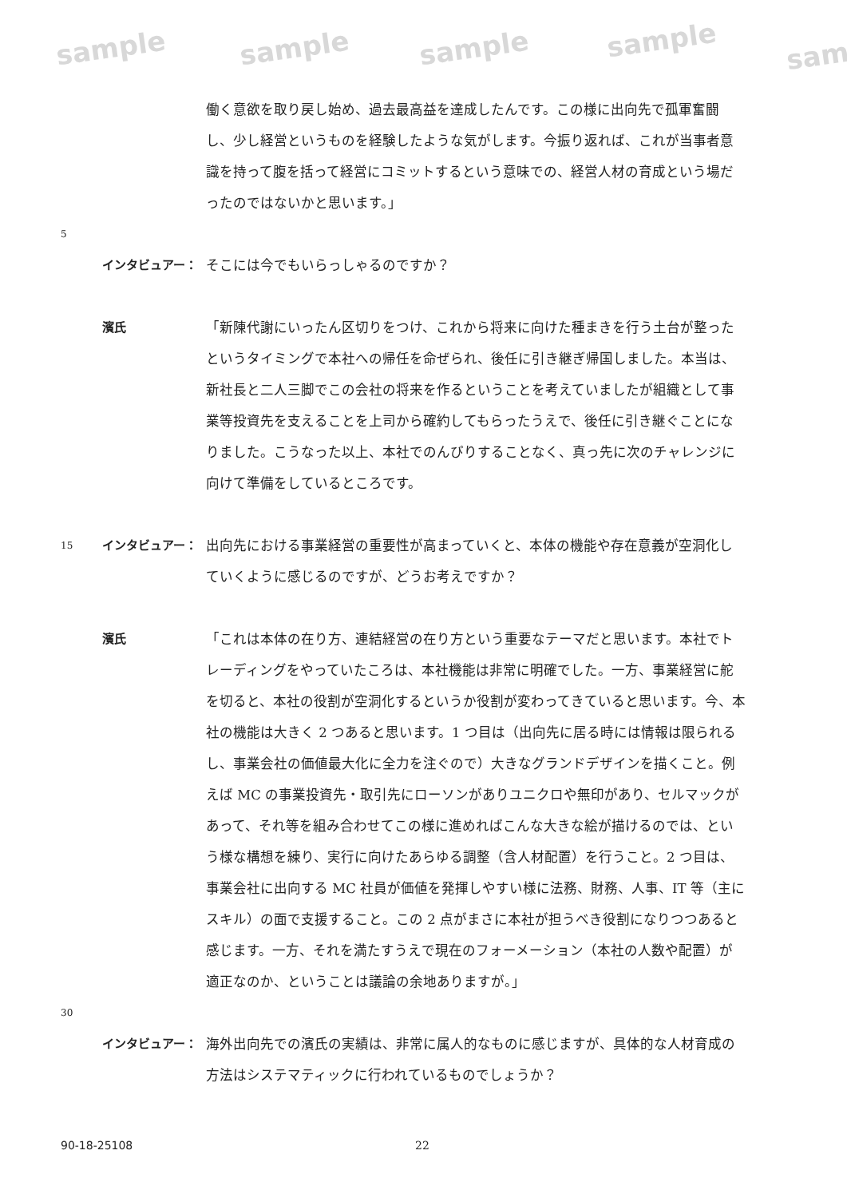sample sample sample sample sam
働く意欲を取り戻し始め、過去最高益を達成したんです。この様に出向先で孤軍奮闘し、少し経営というものを経験したような気がします。今振り返れば、これが当事者意識を持って腹を括って経営にコミットするという意味での、経営人材の育成という場だったのではないかと思います。」
5
インタビュアー： そこには今でもいらっしゃるのですか？
濱氏 「新陳代謝にいったん区切りをつけ、これから将来に向けた種まきを行う土台が整ったというタイミングで本社への帰任を命ぜられ、後任に引き継ぎ帰国しました。本当は、新社長と二人三脚でこの会社の将来を作るということを考えていましたが組織として事業等投資先を支えることを上司から確約してもらったうえで、後任に引き継ぐことになりました。こうなった以上、本社でのんびりすることなく、真っ先に次のチャレンジに向けて準備をしているところです。
15
インタビュアー： 出向先における事業経営の重要性が高まっていくと、本体の機能や存在意義が空洞化していくように感じるのですが、どうお考えですか？
濱氏 「これは本体の在り方、連結経営の在り方という重要なテーマだと思います。本社でトレーディングをやっていたころは、本社機能は非常に明確でした。一方、事業経営に舵を切ると、本社の役割が空洞化するというか役割が変わってきていると思います。今、本社の機能は大きく 2 つあると思います。1 つ目は（出向先に居る時には情報は限られるし、事業会社の価値最大化に全力を注ぐので）大きなグランドデザインを描くこと。例えば MC の事業投資先・取引先にローソンがありユニクロや無印があり、セルマックがあって、それ等を組み合わせてこの様に進めればこんな大きな絵が描けるのでは、という様な構想を練り、実行に向けたあらゆる調整（含人材配置）を行うこと。2 つ目は、事業会社に出向する MC 社員が価値を発揮しやすい様に法務、財務、人事、IT 等（主にスキル）の面で支援すること。この 2 点がまさに本社が担うべき役割になりつつあると感じます。一方、それを満たすうえで現在のフォーメーション（本社の人数や配置）が適正なのか、ということは議論の余地ありますが。」
30
インタビュアー： 海外出向先での濱氏の実績は、非常に属人的なものに感じますが、具体的な人材育成の方法はシステマティックに行われているものでしょうか？
90-18-25108 22